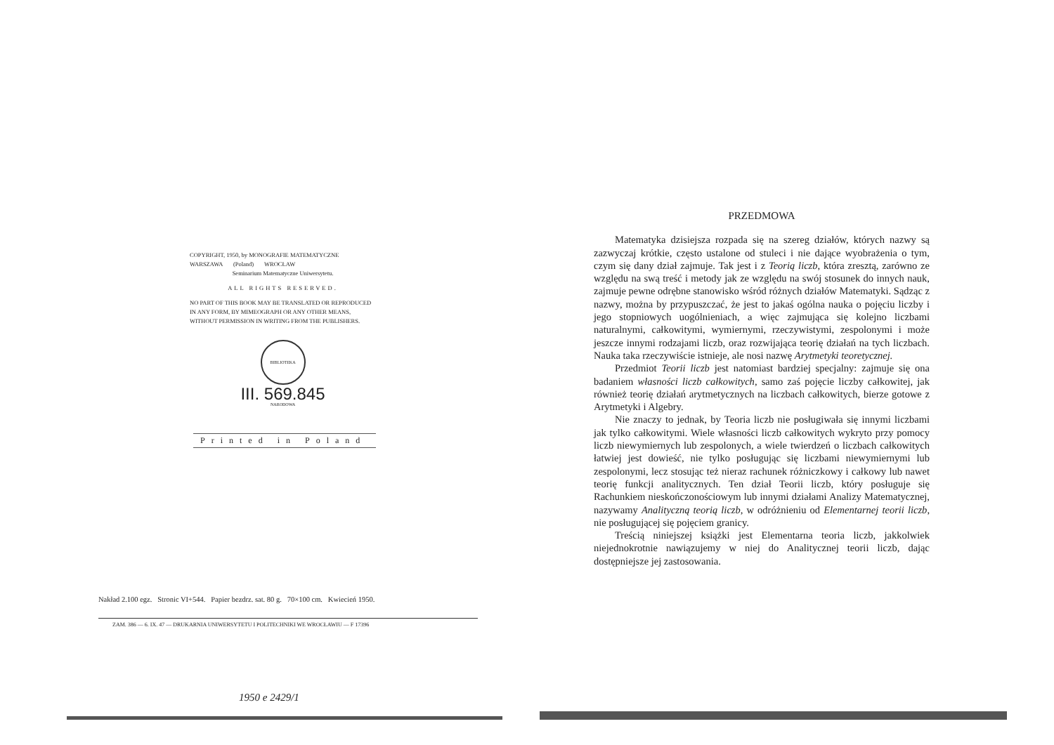COPYRIGHT, 1950, by MONOGRAFIE MATEMATYCZNE
WARSZAWA (Poland) WROCŁAW
Seminarium Matematyczne Uniwersytetu.
ALL RIGHTS RESERVED.
NO PART OF THIS BOOK MAY BE TRANSLATED OR REPRODUCED IN ANY FORM, BY MIMEOGRAPH OR ANY OTHER MEANS, WITHOUT PERMISSION IN WRITING FROM THE PUBLISHERS.
BIBLIOTEKA NARODOWA
III. 569.845
Printed in Poland
Nakład 2.100 egz. Stronic VI+544. Papier bezdrz. sat. 80 g. 70×100 cm. Kwiecień 1950.
ZAM. 386 — 6. IX. 47 — DRUKARNIA UNIWERSYTETU I POLITECHNIKI WE WROCŁAWIU — F 17396
1950 e 2429/1
PRZEDMOWA
Matematyka dzisiejsza rozpada się na szereg działów, których nazwy są zazwyczaj krótkie, często ustalone od stuleci i nie dające wyobrażenia o tym, czym się dany dział zajmuje. Tak jest i z Teorią liczb, która zresztą, zarówno ze względu na swą treść i metody jak ze względu na swój stosunek do innych nauk, zajmuje pewne odrębne stanowisko wśród różnych działów Matematyki. Sądząc z nazwy, można by przypuszczać, że jest to jakaś ogólna nauka o pojęciu liczby i jego stopniowych uogólnieniach, a więc zajmująca się kolejno liczbami naturalnymi, całkowitymi, wymiernymi, rzeczywistymi, zespolonymi i może jeszcze innymi rodzajami liczb, oraz rozwijająca teorię działań na tych liczbach. Nauka taka rzeczywiście istnieje, ale nosi nazwę Arytmetyki teoretycznej.
Przedmiot Teorii liczb jest natomiast bardziej specjalny: zajmuje się ona badaniem własności liczb całkowitych, samo zaś pojęcie liczby całkowitej, jak również teorię działań arytmetycznych na liczbach całkowitych, bierze gotowe z Arytmetyki i Algebry.
Nie znaczy to jednak, by Teoria liczb nie posługiwała się innymi liczbami jak tylko całkowitymi. Wiele własności liczb całkowitych wykryto przy pomocy liczb niewymiernych lub zespolonych, a wiele twierdzeń o liczbach całkowitych łatwiej jest dowieść, nie tylko posługując się liczbami niewymiernymi lub zespolonymi, lecz stosując też nieraz rachunek różniczkowy i całkowy lub nawet teorię funkcji analitycznych. Ten dział Teorii liczb, który posługuje się Rachunkiem nieskończonościowym lub innymi działami Analizy Matematycznej, nazywamy Analityczną teorią liczb, w odróżnieniu od Elementarnej teorii liczb, nie posługującej się pojęciem granicy.
Treścią niniejszej książki jest Elementarna teoria liczb, jakkolwiek niejednokrotnie nawiązujemy w niej do Analitycznej teorii liczb, dając dostępniejsze jej zastosowania.